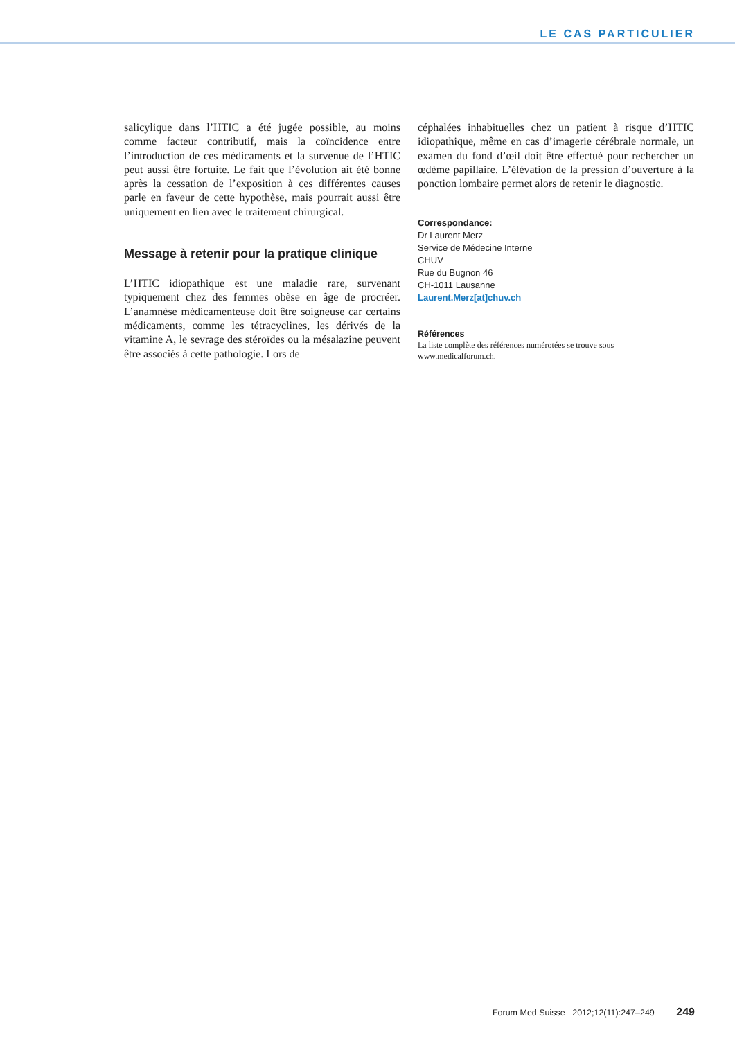LE CAS PARTICULIER
salicylique dans l’HTIC a été jugée possible, au moins comme facteur contributif, mais la coïncidence entre l’introduction de ces médicaments et la survenue de l’HTIC peut aussi être fortuite. Le fait que l’évolution ait été bonne après la cessation de l’exposition à ces différentes causes parle en faveur de cette hypothèse, mais pourrait aussi être uniquement en lien avec le traitement chirurgical.
Message à retenir pour la pratique clinique
L’HTIC idiopathique est une maladie rare, survenant typiquement chez des femmes obèse en âge de procréer. L’anamnèse médicamenteuse doit être soigneuse car certains médicaments, comme les tétracyclines, les dérivés de la vitamine A, le sevrage des stéroïdes ou la mésalazine peuvent être associés à cette pathologie. Lors de
céphalées inhabituelles chez un patient à risque d’HTIC idiopathique, même en cas d’imagerie cérébrale normale, un examen du fond d’œil doit être effectué pour rechercher un œdème papillaire. L’élévation de la pression d’ouverture à la ponction lombaire permet alors de retenir le diagnostic.
Correspondance:
Dr Laurent Merz
Service de Médecine Interne
CHUV
Rue du Bugnon 46
CH-1011 Lausanne
Laurent.Merz[at]chuv.ch
Références
La liste complète des références numérotées se trouve sous www.medicalforum.ch.
Forum Med Suisse 2012;12(11):247–249 249